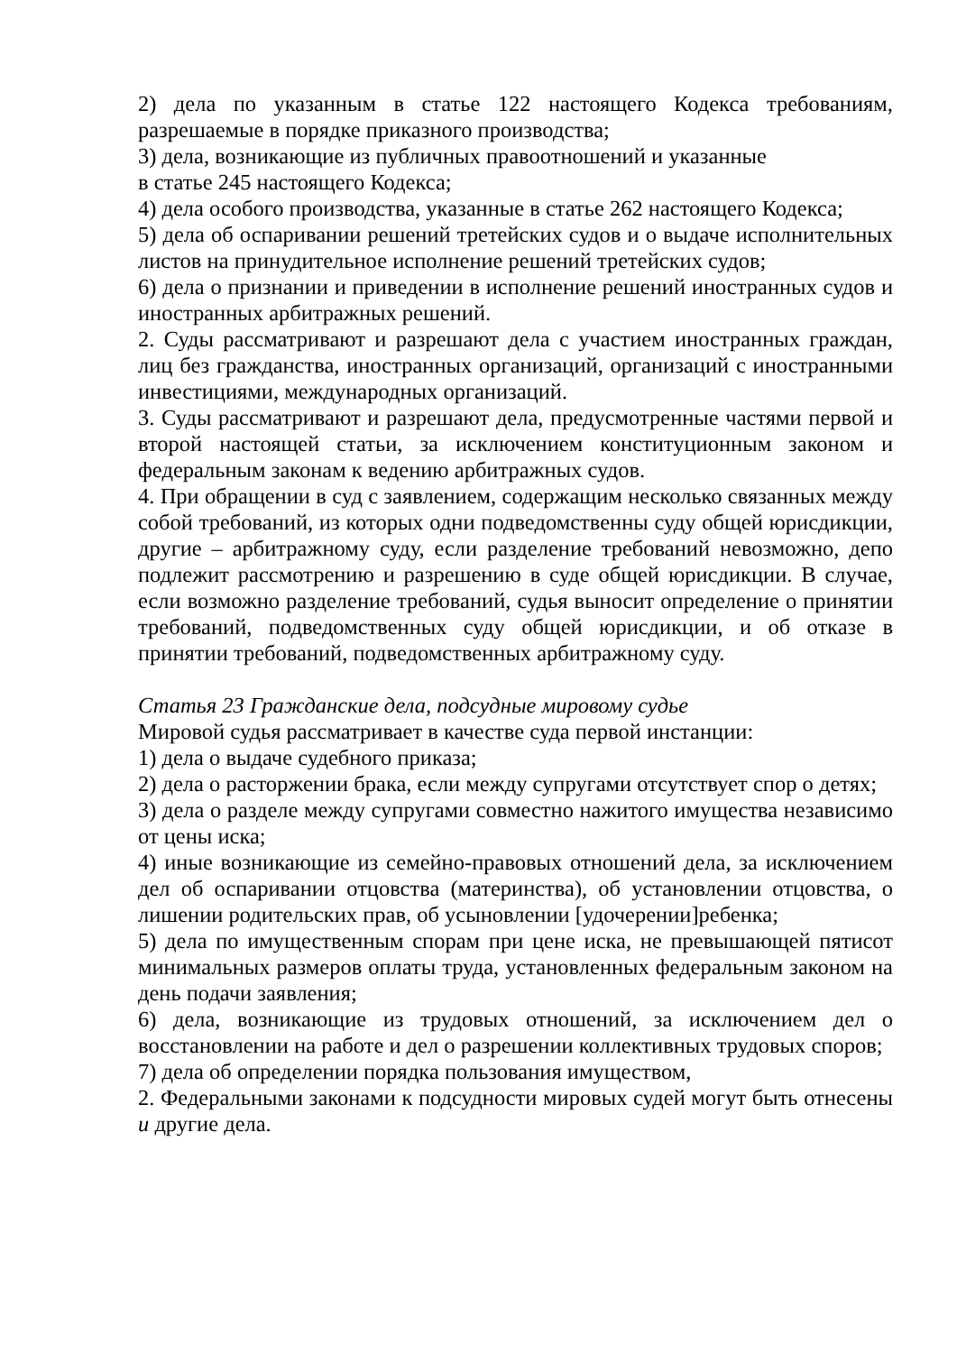2) дела по указанным в статье 122 настоящего Кодекса требованиям, разрешаемые в порядке приказного производства;
3) дела, возникающие из публичных правоотношений и указанные
в статье 245 настоящего Кодекса;
4) дела особого производства, указанные в статье 262 настоящего Кодекса;
5) дела об оспаривании решений третейских судов и о выдаче исполнительных листов на принудительное исполнение решений третейских судов;
6) дела о признании и приведении в исполнение решений иностранных судов и иностранных арбитражных решений.
2. Суды рассматривают и разрешают дела с участием иностранных граждан, лиц без гражданства, иностранных организаций, организаций с иностранными инвестициями, международных организаций.
3. Суды рассматривают и разрешают дела, предусмотренные частями первой и второй настоящей статьи, за исключением конституционным законом и федеральным законам к ведению арбитражных судов.
4. При обращении в суд с заявлением, содержащим несколько связанных между собой требований, из которых одни подведомственны суду общей юрисдикции, другие – арбитражному суду, если разделение требований невозможно, депо подлежит рассмотрению и разрешению в суде общей юрисдикции. В случае, если возможно разделение требований, судья выносит определение о принятии требований, подведомственных суду общей юрисдикции, и об отказе в принятии требований, подведомственных арбитражному суду.
Статья 23 Гражданские дела, подсудные мировому судье
Мировой судья рассматривает в качестве суда первой инстанции:
1) дела о выдаче судебного приказа;
2) дела о расторжении брака, если между супругами отсутствует спор о детях;
3) дела о разделе между супругами совместно нажитого имущества независимо от цены иска;
4) иные возникающие из семейно-правовых отношений дела, за исключением дел об оспаривании отцовства (материнства), об установлении отцовства, о лишении родительских прав, об усыновлении [удочерении]ребенка;
5) дела по имущественным спорам при цене иска, не превышающей пятисот минимальных размеров оплаты труда, установленных федеральным законом на день подачи заявления;
6) дела, возникающие из трудовых отношений, за исключением дел о восстановлении на работе и дел о разрешении коллективных трудовых споров;
7) дела об определении порядка пользования имуществом,
2. Федеральными законами к подсудности мировых судей могут быть отнесены и другие дела.